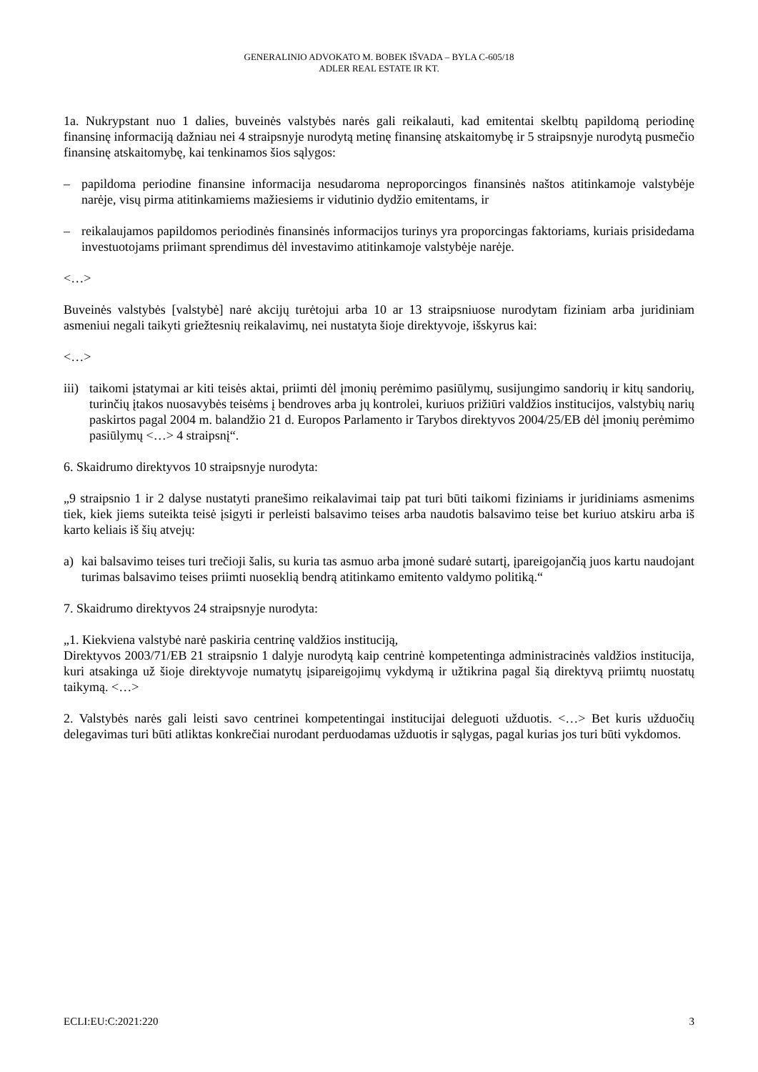GENERALINIO ADVOKATO M. BOBEK IŠVADA – BYLA C-605/18
ADLER REAL ESTATE IR KT.
1a. Nukrypstant nuo 1 dalies, buveinės valstybės narės gali reikalauti, kad emitentai skelbtų papildomą periodinę finansinę informaciją dažniau nei 4 straipsnyje nurodytą metinę finansinę atskaitomybę ir 5 straipsnyje nurodytą pusmečio finansinę atskaitomybę, kai tenkinamos šios sąlygos:
– papildoma periodine finansine informacija nesudaroma neproporcingos finansinės naštos atitinkamoje valstybėje narėje, visų pirma atitinkamiems mažiesiems ir vidutinio dydžio emitentams, ir
– reikalaujamos papildomos periodinės finansinės informacijos turinys yra proporcingas faktoriams, kuriais prisidedama investuotojams priimant sprendimus dėl investavimo atitinkamoje valstybėje narėje.
<…>
Buveinės valstybės [valstybė] narė akcijų turėtojui arba 10 ar 13 straipsniuose nurodytam fiziniam arba juridiniam asmeniui negali taikyti griežtesnių reikalavimų, nei nustatyta šioje direktyvoje, išskyrus kai:
<…>
iii) taikomi įstatymai ar kiti teisės aktai, priimti dėl įmonių perėmimo pasiūlymų, susijungimo sandorių ir kitų sandorių, turinčių įtakos nuosavybės teisėms į bendroves arba jų kontrolei, kuriuos prižiūri valdžios institucijos, valstybių narių paskirtos pagal 2004 m. balandžio 21 d. Europos Parlamento ir Tarybos direktyvos 2004/25/EB dėl įmonių perėmimo pasiūlymų <…> 4 straipsnį“.
6. Skaidrumo direktyvos 10 straipsnyje nurodyta:
„9 straipsnio 1 ir 2 dalyse nustatyti pranešimo reikalavimai taip pat turi būti taikomi fiziniams ir juridiniams asmenims tiek, kiek jiems suteikta teisė įsigyti ir perleisti balsavimo teises arba naudotis balsavimo teise bet kuriuo atskiru arba iš karto keliais iš šių atvejų:
a) kai balsavimo teises turi trečioji šalis, su kuria tas asmuo arba įmonė sudarė sutartį, įpareigojančią juos kartu naudojant turimas balsavimo teises priimti nuoseklią bendrą atitinkamo emitento valdymo politiką.“
7. Skaidrumo direktyvos 24 straipsnyje nurodyta:
„1. Kiekviena valstybė narė paskiria centrinę valdžios instituciją,
Direktyvos 2003/71/EB 21 straipsnio 1 dalyje nurodytą kaip centrinė kompetentinga administracinės valdžios institucija, kuri atsakinga už šioje direktyvoje numatytų įsipareigojimų vykdymą ir užtikrina pagal šią direktyvą priimtų nuostatų taikymą. <…>
2. Valstybės narės gali leisti savo centrinei kompetentingai institucijai deleguoti užduotis. <…> Bet kuris užduočių delegavimas turi būti atliktas konkrečiai nurodant perduodamas užduotis ir sąlygas, pagal kurias jos turi būti vykdomos.
ECLI:EU:C:2021:220 3